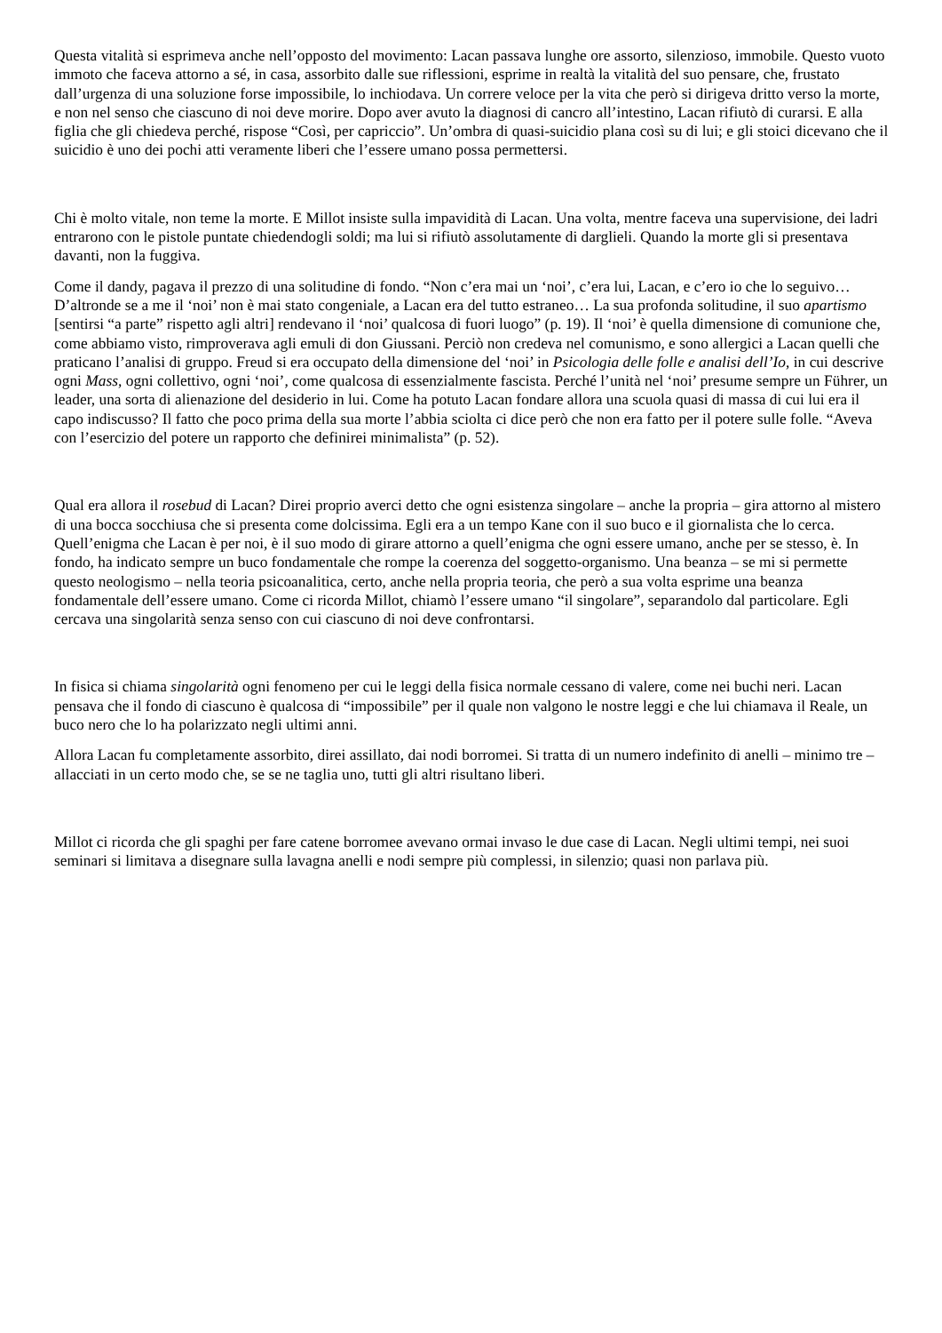Questa vitalità si esprimeva anche nell’opposto del movimento: Lacan passava lunghe ore assorto, silenzioso, immobile. Questo vuoto immoto che faceva attorno a sé, in casa, assorbito dalle sue riflessioni, esprime in realtà la vitalità del suo pensare, che, frustato dall’urgenza di una soluzione forse impossibile, lo inchiodava. Un correre veloce per la vita che però si dirigeva dritto verso la morte, e non nel senso che ciascuno di noi deve morire. Dopo aver avuto la diagnosi di cancro all’intestino, Lacan rifiutò di curarsi. E alla figlia che gli chiedeva perché, rispose “Così, per capriccio”. Un’ombra di quasi-suicidio plana così su di lui; e gli stoici dicevano che il suicidio è uno dei pochi atti veramente liberi che l’essere umano possa permettersi.
Chi è molto vitale, non teme la morte. E Millot insiste sulla impavidità di Lacan. Una volta, mentre faceva una supervisione, dei ladri entrarono con le pistole puntate chiedendogli soldi; ma lui si rifiutò assolutamente di darglieli. Quando la morte gli si presentava davanti, non la fuggiva.
Come il dandy, pagava il prezzo di una solitudine di fondo. “Non c’era mai un ‘noi’, c’era lui, Lacan, e c’ero io che lo seguivo… D’altronde se a me il ‘noi’ non è mai stato congeniale, a Lacan era del tutto estraneo… La sua profonda solitudine, il suo apartismo [sentirsi “a parte” rispetto agli altri] rendevano il ‘noi’ qualcosa di fuori luogo” (p. 19). Il ‘noi’ è quella dimensione di comunione che, come abbiamo visto, rimproverava agli emuli di don Giussani. Perciò non credeva nel comunismo, e sono allergici a Lacan quelli che praticano l’analisi di gruppo. Freud si era occupato della dimensione del ‘noi’ in Psicologia delle folle e analisi dell’Io, in cui descrive ogni Mass, ogni collettivo, ogni ‘noi’, come qualcosa di essenzialmente fascista. Perché l’unità nel ‘noi’ presume sempre un Führer, un leader, una sorta di alienazione del desiderio in lui. Come ha potuto Lacan fondare allora una scuola quasi di massa di cui lui era il capo indiscusso? Il fatto che poco prima della sua morte l’abbia sciolta ci dice però che non era fatto per il potere sulle folle. “Aveva con l’esercizio del potere un rapporto che definirei minimalista” (p. 52).
Qual era allora il rosebud di Lacan? Direi proprio averci detto che ogni esistenza singolare – anche la propria – gira attorno al mistero di una bocca socchiusa che si presenta come dolcissima. Egli era a un tempo Kane con il suo buco e il giornalista che lo cerca. Quell’enigma che Lacan è per noi, è il suo modo di girare attorno a quell’enigma che ogni essere umano, anche per se stesso, è. In fondo, ha indicato sempre un buco fondamentale che rompe la coerenza del soggetto-organismo. Una beanza – se mi si permette questo neologismo – nella teoria psicoanalitica, certo, anche nella propria teoria, che però a sua volta esprime una beanza fondamentale dell’essere umano. Come ci ricorda Millot, chiamò l’essere umano “il singolare”, separandolo dal particolare. Egli cercava una singolarità senza senso con cui ciascuno di noi deve confrontarsi.
In fisica si chiama singolarità ogni fenomeno per cui le leggi della fisica normale cessano di valere, come nei buchi neri. Lacan pensava che il fondo di ciascuno è qualcosa di “impossibile” per il quale non valgono le nostre leggi e che lui chiamava il Reale, un buco nero che lo ha polarizzato negli ultimi anni.
Allora Lacan fu completamente assorbito, direi assillato, dai nodi borromei. Si tratta di un numero indefinito di anelli – minimo tre – allacciati in un certo modo che, se se ne taglia uno, tutti gli altri risultano liberi.
Millot ci ricorda che gli spaghi per fare catene borromee avevano ormai invaso le due case di Lacan. Negli ultimi tempi, nei suoi seminari si limitava a disegnare sulla lavagna anelli e nodi sempre più complessi, in silenzio; quasi non parlava più.